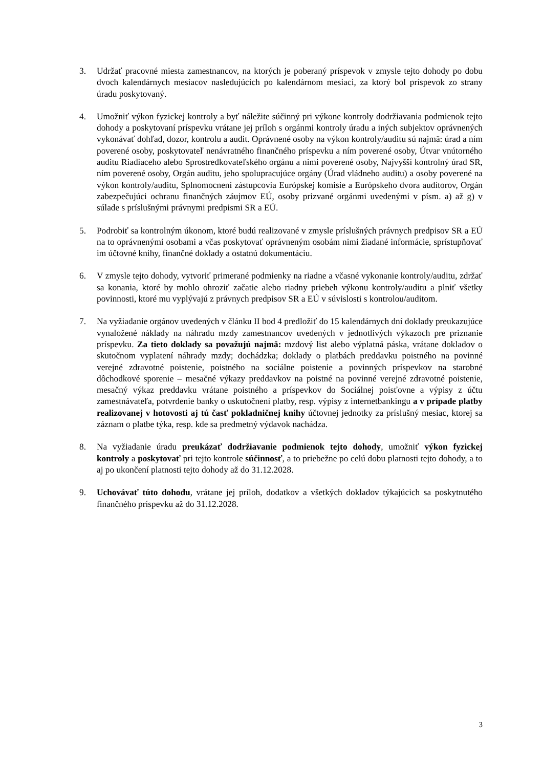3. Udržať pracovné miesta zamestnancov, na ktorých je poberaný príspevok v zmysle tejto dohody po dobu dvoch kalendárnych mesiacov nasledujúcich po kalendárnom mesiaci, za ktorý bol príspevok zo strany úradu poskytovaný.
4. Umožniť výkon fyzickej kontroly a byť náležite súčinný pri výkone kontroly dodržiavania podmienok tejto dohody a poskytovaní príspevku vrátane jej príloh s orgánmi kontroly úradu a iných subjektov oprávnených vykonávať dohľad, dozor, kontrolu a audit. Oprávnené osoby na výkon kontroly/auditu sú najmä: úrad a ním poverené osoby, poskytovateľ nenávratného finančného príspevku a ním poverené osoby, Útvar vnútorného auditu Riadiaceho alebo Sprostredkovateľského orgánu a nimi poverené osoby, Najvyšší kontrolný úrad SR, ním poverené osoby, Orgán auditu, jeho spolupracujúce orgány (Úrad vládneho auditu) a osoby poverené na výkon kontroly/auditu, Splnomocnení zástupcovia Európskej komisie a Európskeho dvora audítorov, Orgán zabezpečujúci ochranu finančných záujmov EÚ, osoby prizvané orgánmi uvedenými v písm. a) až g) v súlade s príslušnými právnymi predpismi SR a EÚ.
5. Podrobiť sa kontrolným úkonom, ktoré budú realizované v zmysle príslušných právnych predpisov SR a EÚ na to oprávnenými osobami a včas poskytovať oprávneným osobám nimi žiadané informácie, sprístupňovať im účtovné knihy, finančné doklady a ostatnú dokumentáciu.
6. V zmysle tejto dohody, vytvoriť primerané podmienky na riadne a včasné vykonanie kontroly/auditu, zdržať sa konania, ktoré by mohlo ohroziť začatie alebo riadny priebeh výkonu kontroly/auditu a plniť všetky povinnosti, ktoré mu vyplývajú z právnych predpisov SR a EÚ v súvislosti s kontrolou/auditom.
7. Na vyžiadanie orgánov uvedených v článku II bod 4 predložiť do 15 kalendárnych dní doklady preukazujúce vynaložené náklady na náhradu mzdy zamestnancov uvedených v jednotlivých výkazoch pre priznanie príspevku. Za tieto doklady sa považujú najmä: mzdový list alebo výplatná páska, vrátane dokladov o skutočnom vyplatení náhrady mzdy; dochádzka; doklady o platbách preddavku poistného na povinné verejné zdravotné poistenie, poistného na sociálne poistenie a povinných príspevkov na starobné dôchodkové sporenie – mesačné výkazy preddavkov na poistné na povinné verejné zdravotné poistenie, mesačný výkaz preddavku vrátane poistného a príspevkov do Sociálnej poisťovne a výpisy z účtu zamestnávateľa, potvrdenie banky o uskutočnení platby, resp. výpisy z internetbankingu a v prípade platby realizovanej v hotovosti aj tú časť pokladničnej knihy účtovnej jednotky za príslušný mesiac, ktorej sa záznam o platbe týka, resp. kde sa predmetný výdavok nachádza.
8. Na vyžiadanie úradu preukázať dodržiavanie podmienok tejto dohody, umožniť výkon fyzickej kontroly a poskytovať pri tejto kontrole súčinnosť, a to priebežne po celú dobu platnosti tejto dohody, a to aj po ukončení platnosti tejto dohody až do 31.12.2028.
9. Uchovávať túto dohodu, vrátane jej príloh, dodatkov a všetkých dokladov týkajúcich sa poskytnutého finančného príspevku až do 31.12.2028.
3